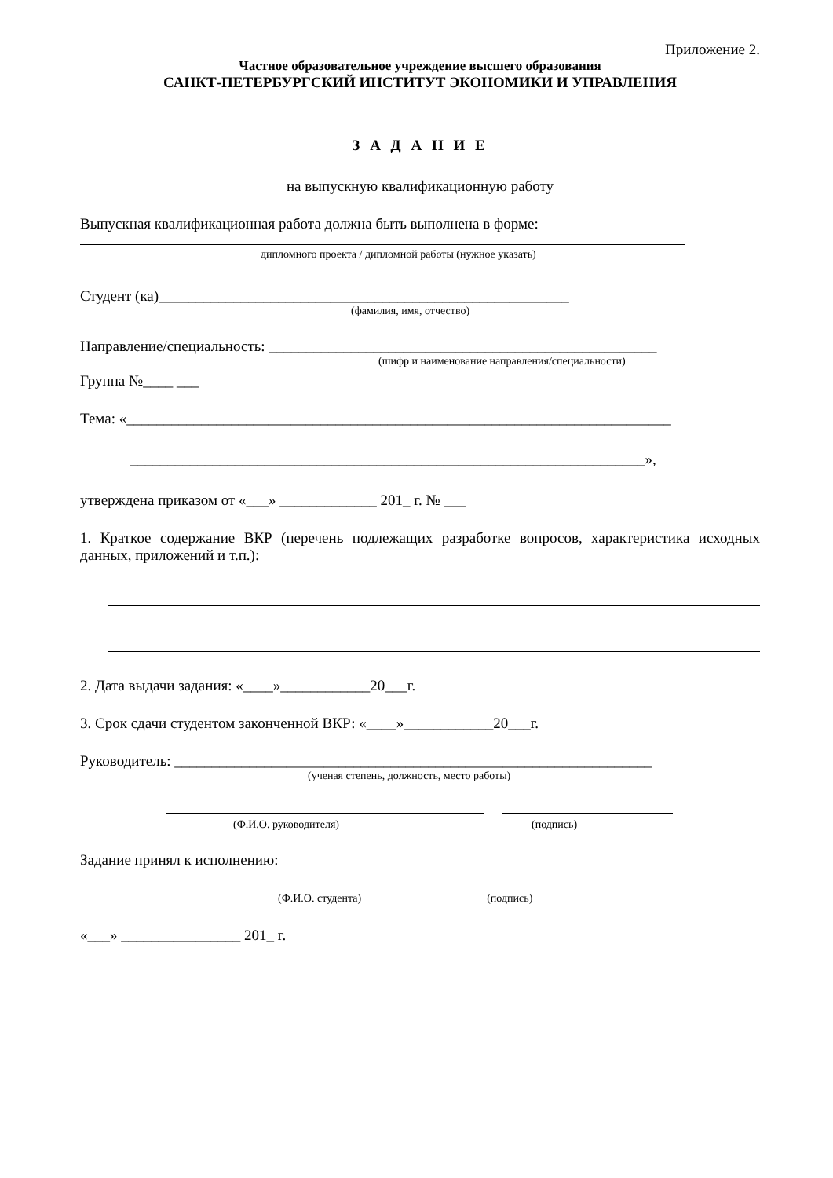Приложение 2.
Частное образовательное учреждение высшего образования
САНКТ-ПЕТЕРБУРГСКИЙ ИНСТИТУТ ЭКОНОМИКИ И УПРАВЛЕНИЯ
З А Д А Н И Е
на выпускную квалификационную работу
Выпускная квалификационная работа должна быть выполнена в форме:
дипломного проекта / дипломной работы (нужное указать)
Студент (ка)_______________________________________________________
(фамилия, имя, отчество)
Направление/специальность: ____________________________________________________
(шифр и наименование направления/специальности)
Группа №____ ___
Тема: «_________________________________________________________________________
_____________________________________________________________________»,
утверждена приказом от «___» _____________ 201_ г. № ___
1. Краткое содержание ВКР (перечень подлежащих разработке вопросов, характеристика исходных данных, приложений и т.п.):
2. Дата выдачи задания: «____»____________20___г.
3. Срок сдачи студентом законченной ВКР: «____»____________20___г.
Руководитель: ________________________________________________________________
(ученая степень, должность, место работы)
(Ф.И.О. руководителя) (подпись)
Задание принял к исполнению:
(Ф.И.О. студента) (подпись)
«___» ________________ 201_ г.